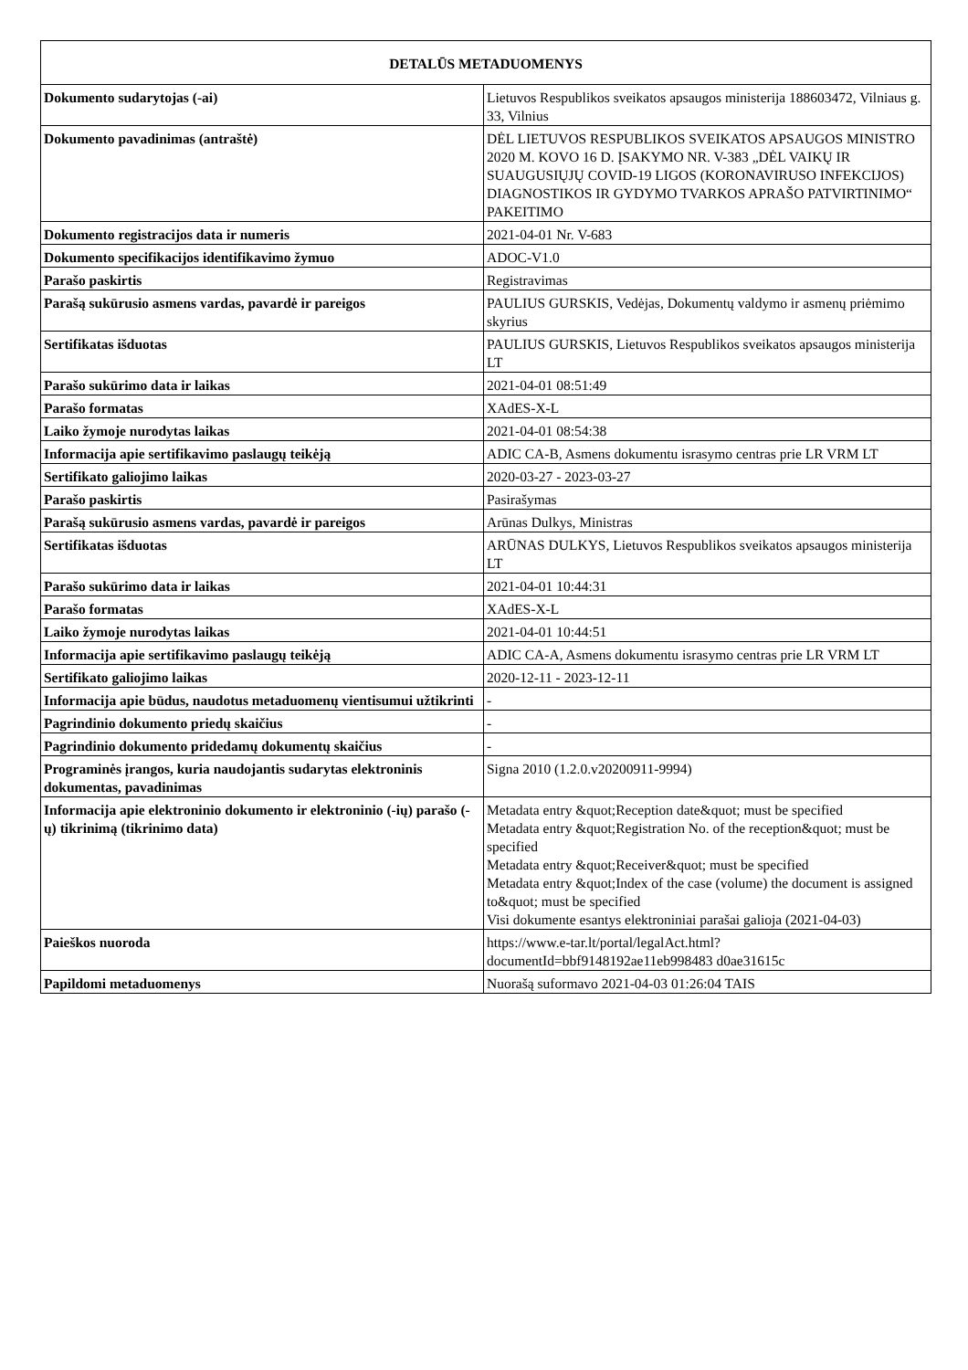| DETALŪS METADUOMENYS | |
| --- | --- |
| Dokumento sudarytojas (-ai) | Lietuvos Respublikos sveikatos apsaugos ministerija 188603472, Vilniaus g. 33, Vilnius |
| Dokumento pavadinimas (antraštė) | DĖL LIETUVOS RESPUBLIKOS SVEIKATOS APSAUGOS MINISTRO 2020 M. KOVO 16 D. ĮSAKYMO NR. V-383 „DĖL VAIKŲ IR SUAUGUSIŲJŲ COVID-19 LIGOS (KORONAVIRUSO INFEKCIJOS) DIAGNOSTIKOS IR GYDYMO TVARKOS APRAŠO PATVIRTINIMO“ PAKEITIMO |
| Dokumento registracijos data ir numeris | 2021-04-01 Nr. V-683 |
| Dokumento specifikacijos identifikavimo žymuo | ADOC-V1.0 |
| Parašo paskirtis | Registravimas |
| Parašą sukūrusio asmens vardas, pavardė ir pareigos | PAULIUS GURSKIS, Vedėjas, Dokumentų valdymo ir asmenų priėmimo skyrius |
| Sertifikatas išduotas | PAULIUS GURSKIS, Lietuvos Respublikos sveikatos apsaugos ministerija LT |
| Parašo sukūrimo data ir laikas | 2021-04-01 08:51:49 |
| Parašo formatas | XAdES-X-L |
| Laiko žymoje nurodytas laikas | 2021-04-01 08:54:38 |
| Informacija apie sertifikavimo paslaugų teikėją | ADIC CA-B, Asmens dokumentu israsymo centras prie LR VRM LT |
| Sertifikato galiojimo laikas | 2020-03-27 - 2023-03-27 |
| Parašo paskirtis | Pasirašymas |
| Parašą sukūrusio asmens vardas, pavardė ir pareigos | Arūnas Dulkys, Ministras |
| Sertifikatas išduotas | ARŪNAS DULKYS, Lietuvos Respublikos sveikatos apsaugos ministerija LT |
| Parašo sukūrimo data ir laikas | 2021-04-01 10:44:31 |
| Parašo formatas | XAdES-X-L |
| Laiko žymoje nurodytas laikas | 2021-04-01 10:44:51 |
| Informacija apie sertifikavimo paslaugų teikėją | ADIC CA-A, Asmens dokumentu israsymo centras prie LR VRM LT |
| Sertifikato galiojimo laikas | 2020-12-11 - 2023-12-11 |
| Informacija apie būdus, naudotus metaduomenų vientisumui užtikrinti | - |
| Pagrindinio dokumento priedų skaičius | - |
| Pagrindinio dokumento pridedamų dokumentų skaičius | - |
| Programinės įrangos, kuria naudojantis sudarytas elektroninis dokumentas, pavadinimas | Signa 2010 (1.2.0.v20200911-9994) |
| Informacija apie elektroninio dokumento ir elektroninio (-ių) parašo (-ų) tikrinimą (tikrinimo data) | Metadata entry &quot;Reception date&quot; must be specified Metadata entry &quot;Registration No. of the reception&quot; must be specified Metadata entry &quot;Receiver&quot; must be specified Metadata entry &quot;Index of the case (volume) the document is assigned to&quot; must be specified Visi dokumente esantys elektroniniai parašai galioja (2021-04-03) |
| Paieškos nuoroda | https://www.e-tar.lt/portal/legalAct.html?documentId=bbf9148192ae11eb998483 d0ae31615c |
| Papildomi metaduomenys | Nuorašą suformavo 2021-04-03 01:26:04 TAIS |